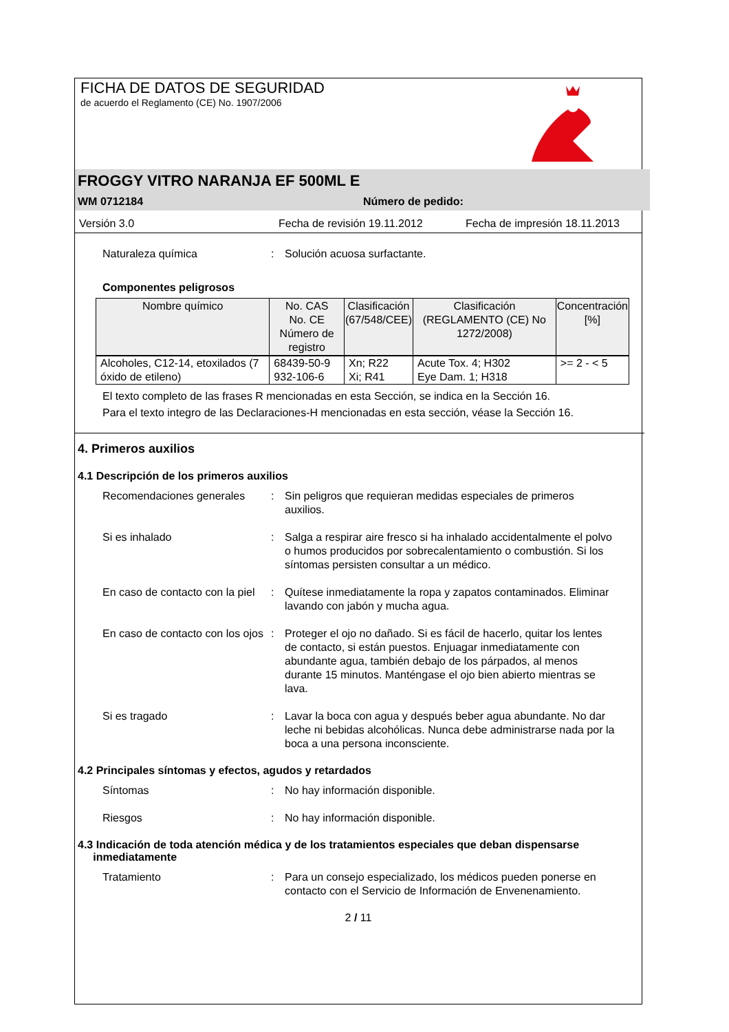FICHA DE DATOS DE SEGURIDAD
de acuerdo el Reglamento (CE) No. 1907/2006
FROGGY VITRO NARANJA EF 500ML E
WM 0712184 Número de pedido:
Versión 3.0 Fecha de revisión 19.11.2012 Fecha de impresión 18.11.2013
Naturaleza química: Solución acuosa surfactante.
Componentes peligrosos
| Nombre químico | No. CAS No. CE Número de registro | Clasificación (67/548/CEE) | Clasificación (REGLAMENTO (CE) No 1272/2008) | Concentración [%] |
| --- | --- | --- | --- | --- |
| Alcoholes, C12-14, etoxilados (7 óxido de etileno) | 68439-50-9 932-106-6 | Xn; R22 Xi; R41 | Acute Tox. 4; H302 Eye Dam. 1; H318 | >= 2 - < 5 |
El texto completo de las frases R mencionadas en esta Sección, se indica en la Sección 16.
Para el texto integro de las Declaraciones-H mencionadas en esta sección, véase la Sección 16.
4. Primeros auxilios
4.1 Descripción de los primeros auxilios
Recomendaciones generales: Sin peligros que requieran medidas especiales de primeros auxilios.
Si es inhalado: Salga a respirar aire fresco si ha inhalado accidentalmente el polvo o humos producidos por sobrecalentamiento o combustión. Si los síntomas persisten consultar a un médico.
En caso de contacto con la piel: Quítese inmediatamente la ropa y zapatos contaminados. Eliminar lavando con jabón y mucha agua.
En caso de contacto con los ojos: Proteger el ojo no dañado. Si es fácil de hacerlo, quitar los lentes de contacto, si están puestos. Enjuagar inmediatamente con abundante agua, también debajo de los párpados, al menos durante 15 minutos. Manténgase el ojo bien abierto mientras se lava.
Si es tragado: Lavar la boca con agua y después beber agua abundante. No dar leche ni bebidas alcohólicas. Nunca debe administrarse nada por la boca a una persona inconsciente.
4.2 Principales síntomas y efectos, agudos y retardados
Síntomas: No hay información disponible.
Riesgos: No hay información disponible.
4.3 Indicación de toda atención médica y de los tratamientos especiales que deban dispensarse
inmediatamente
Tratamiento: Para un consejo especializado, los médicos pueden ponerse en contacto con el Servicio de Información de Envenenamiento.
2 / 11